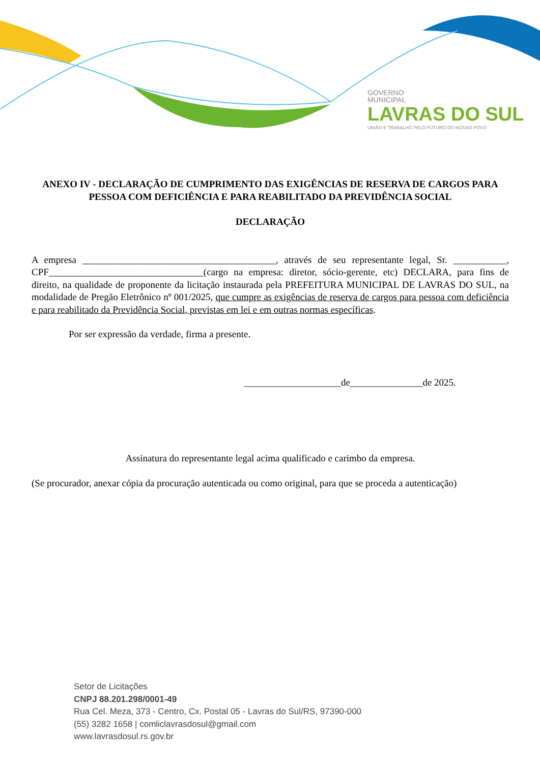GOVERNO
MUNICIPAL
LAVRAS DO SUL
UNIÃO E TRABALHO PELO FUTURO DO NOSSO POVO
ANEXO IV - DECLARAÇÃO DE CUMPRIMENTO DAS EXIGÊNCIAS DE RESERVA DE CARGOS PARA PESSOA COM DEFICIÊNCIA E PARA REABILITADO DA PREVIDÊNCIA SOCIAL
DECLARAÇÃO
A empresa ________________________________________, através de seu representante legal, Sr. ___________, CPF________________________________(cargo na empresa: diretor, sócio-gerente, etc) DECLARA, para fins de direito, na qualidade de proponente da licitação instaurada pela PREFEITURA MUNICIPAL DE LAVRAS DO SUL, na modalidade de Pregão Eletrônico nº 001/2025, que cumpre as exigências de reserva de cargos para pessoa com deficiência e para reabilitado da Previdência Social, previstas em lei e em outras normas específicas.
Por ser expressão da verdade, firma a presente.
____________________de_______________de 2025.
Assinatura do representante legal acima qualificado e carimbo da empresa.
(Se procurador, anexar cópia da procuração autenticada ou como original, para que se proceda a autenticação)
Setor de Licitações
CNPJ 88.201.298/0001-49
Rua Cel. Meza, 373 - Centro, Cx. Postal 05 - Lavras do Sul/RS, 97390-000
(55) 3282 1658 | comliclavrasdosul@gmail.com
www.lavrasdosul.rs.gov.br